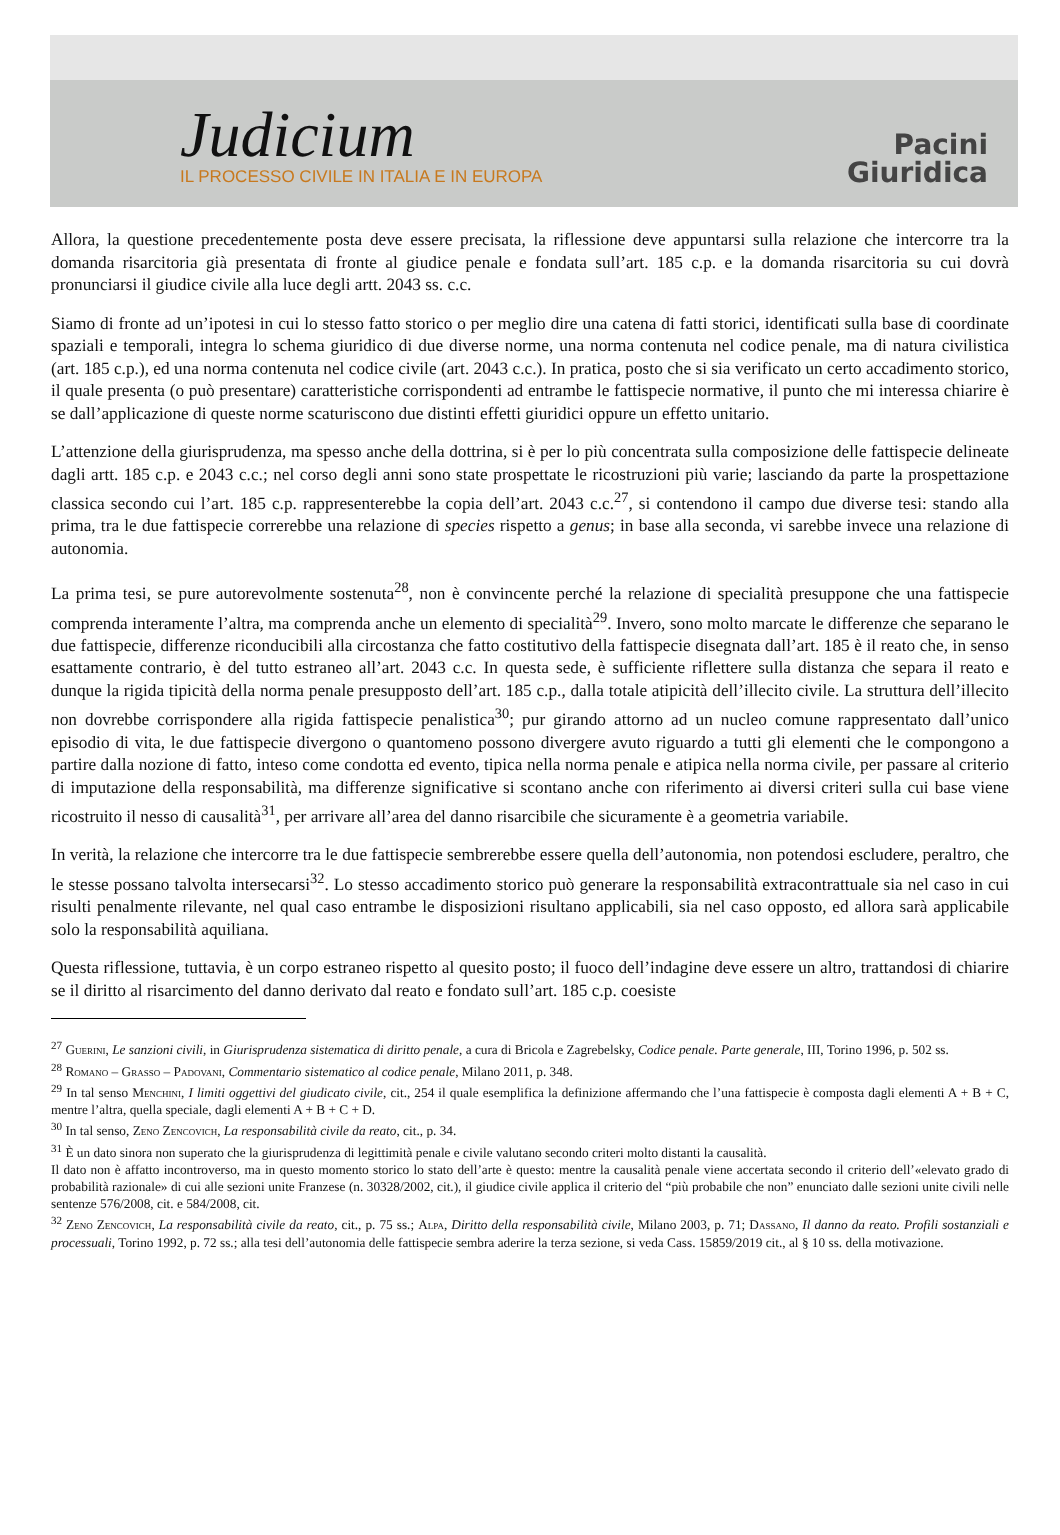Judicium
IL PROCESSO CIVILE IN ITALIA E IN EUROPA
Pacini
Giuridica
Allora, la questione precedentemente posta deve essere precisata, la riflessione deve appuntarsi sulla relazione che intercorre tra la domanda risarcitoria già presentata di fronte al giudice penale e fondata sull’art. 185 c.p. e la domanda risarcitoria su cui dovrà pronunciarsi il giudice civile alla luce degli artt. 2043 ss. c.c.
Siamo di fronte ad un’ipotesi in cui lo stesso fatto storico o per meglio dire una catena di fatti storici, identificati sulla base di coordinate spaziali e temporali, integra lo schema giuridico di due diverse norme, una norma contenuta nel codice penale, ma di natura civilistica (art. 185 c.p.), ed una norma contenuta nel codice civile (art. 2043 c.c.). In pratica, posto che si sia verificato un certo accadimento storico, il quale presenta (o può presentare) caratteristiche corrispondenti ad entrambe le fattispecie normative, il punto che mi interessa chiarire è se dall’applicazione di queste norme scaturiscono due distinti effetti giuridici oppure un effetto unitario.
L’attenzione della giurisprudenza, ma spesso anche della dottrina, si è per lo più concentrata sulla composizione delle fattispecie delineate dagli artt. 185 c.p. e 2043 c.c.; nel corso degli anni sono state prospettate le ricostruzioni più varie; lasciando da parte la prospettazione classica secondo cui l’art. 185 c.p. rappresenterebbe la copia dell’art. 2043 c.c.<sup>27</sup>, si contendono il campo due diverse tesi: stando alla prima, tra le due fattispecie correrebbe una relazione di species rispetto a genus; in base alla seconda, vi sarebbe invece una relazione di autonomia.
La prima tesi, se pure autorevolmente sostenuta<sup>28</sup>, non è convincente perché la relazione di specialità presuppone che una fattispecie comprenda interamente l’altra, ma comprenda anche un elemento di specialità<sup>29</sup>. Invero, sono molto marcate le differenze che separano le due fattispecie, differenze riconducibili alla circostanza che fatto costitutivo della fattispecie disegnata dall’art. 185 è il reato che, in senso esattamente contrario, è del tutto estraneo all’art. 2043 c.c. In questa sede, è sufficiente riflettere sulla distanza che separa il reato e dunque la rigida tipicità della norma penale presupposto dell’art. 185 c.p., dalla totale atipicità dell’illecito civile. La struttura dell’illecito non dovrebbe corrispondere alla rigida fattispecie penalistica<sup>30</sup>; pur girando attorno ad un nucleo comune rappresentato dall’unico episodio di vita, le due fattispecie divergono o quantomeno possono divergere avuto riguardo a tutti gli elementi che le compongono a partire dalla nozione di fatto, inteso come condotta ed evento, tipica nella norma penale e atipica nella norma civile, per passare al criterio di imputazione della responsabilità, ma differenze significative si scontano anche con riferimento ai diversi criteri sulla cui base viene ricostruito il nesso di causalità<sup>31</sup>, per arrivare all’area del danno risarcibile che sicuramente è a geometria variabile.
In verità, la relazione che intercorre tra le due fattispecie sembrerebbe essere quella dell’autonomia, non potendosi escludere, peraltro, che le stesse possano talvolta intersecarsi<sup>32</sup>. Lo stesso accadimento storico può generare la responsabilità extracontrattuale sia nel caso in cui risulti penalmente rilevante, nel qual caso entrambe le disposizioni risultano applicabili, sia nel caso opposto, ed allora sarà applicabile solo la responsabilità aquiliana.
Questa riflessione, tuttavia, è un corpo estraneo rispetto al quesito posto; il fuoco dell’indagine deve essere un altro, trattandosi di chiarire se il diritto al risarcimento del danno derivato dal reato e fondato sull’art. 185 c.p. coesiste
<sup>27</sup> Guerini, Le sanzioni civili, in Giurisprudenza sistematica di diritto penale, a cura di Bricola e Zagrebelsky, Codice penale. Parte generale, III, Torino 1996, p. 502 ss.
<sup>28</sup> Romano – Grasso – Padovani, Commentario sistematico al codice penale, Milano 2011, p. 348.
<sup>29</sup> In tal senso Menchini, I limiti oggettivi del giudicato civile, cit., 254 il quale esemplifica la definizione affermando che l’una fattispecie è composta dagli elementi A + B + C, mentre l’altra, quella speciale, dagli elementi A + B + C + D.
<sup>30</sup> In tal senso, Zeno Zencovich, La responsabilità civile da reato, cit., p. 34.
<sup>31</sup> È un dato sinora non superato che la giurisprudenza di legittimità penale e civile valutano secondo criteri molto distanti la causalità.
Il dato non è affatto incontroverso, ma in questo momento storico lo stato dell’arte è questo: mentre la causalità penale viene accertata secondo il criterio dell’«elevato grado di probabilità razionale» di cui alle sezioni unite Franzese (n. 30328/2002, cit.), il giudice civile applica il criterio del “più probabile che non” enunciato dalle sezioni unite civili nelle sentenze 576/2008, cit. e 584/2008, cit.
<sup>32</sup> Zeno Zencovich, La responsabilità civile da reato, cit., p. 75 ss.; Alpa, Diritto della responsabilità civile, Milano 2003, p. 71; Dassano, Il danno da reato. Profili sostanziali e processuali, Torino 1992, p. 72 ss.; alla tesi dell’autonomia delle fattispecie sembra aderire la terza sezione, si veda Cass. 15859/2019 cit., al § 10 ss. della motivazione.